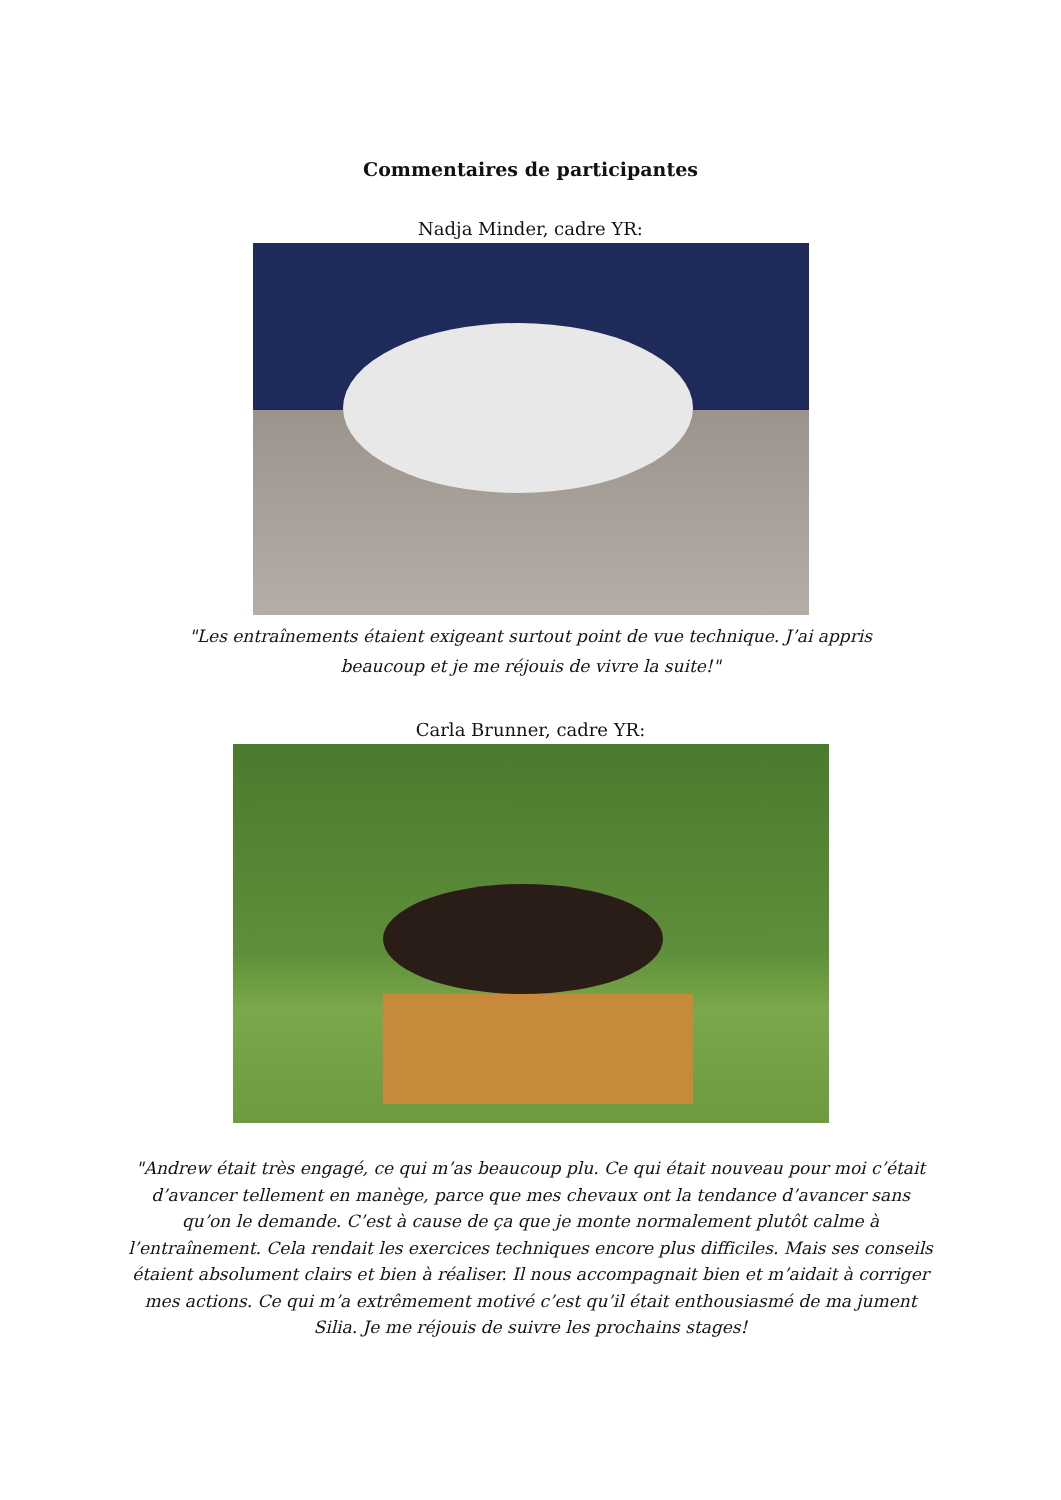Commentaires de participantes
Nadja Minder, cadre YR:
"Les entraînements étaient exigeant surtout point de vue technique. J’ai appris beaucoup et je me réjouis de vivre la suite!"
Carla Brunner, cadre YR:
"Andrew était très engagé, ce qui m’as beaucoup plu. Ce qui était nouveau pour moi c’était d’avancer tellement en manège, parce que mes chevaux ont la tendance d’avancer sans qu’on le demande. C’est à cause de ça que je monte normalement plutôt calme à l’entraînement. Cela rendait les exercices techniques encore plus difficiles. Mais ses conseils étaient absolument clairs et bien à réaliser. Il nous accompagnait bien et m’aidait à corriger mes actions. Ce qui m’a extrêmement motivé c’est qu’il était enthousiasmé de ma jument Silia. Je me réjouis de suivre les prochains stages!